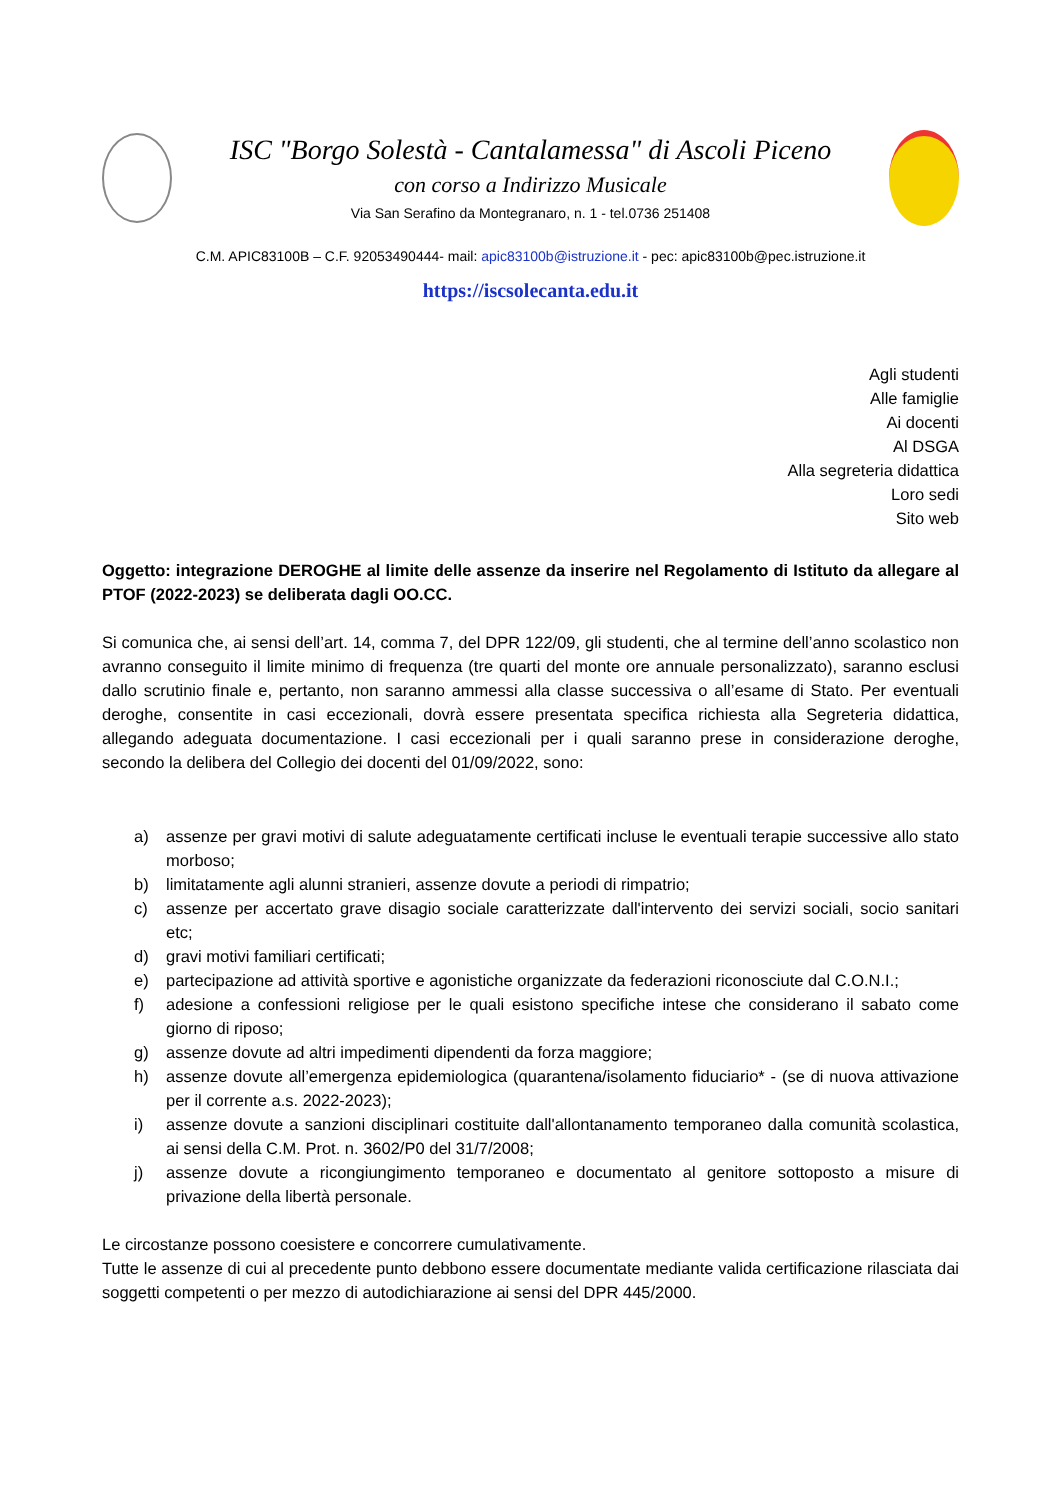ISC "Borgo Solestà - Cantalamessa" di Ascoli Piceno
con corso a Indirizzo Musicale
Via San Serafino da Montegranaro, n. 1 - tel.0736 251408
C.M. APIC83100B – C.F. 92053490444- mail: apic83100b@istruzione.it - pec: apic83100b@pec.istruzione.it
https://iscsolecanta.edu.it
Agli studenti
Alle famiglie
Ai docenti
Al DSGA
Alla segreteria didattica
Loro sedi
Sito web
Oggetto: integrazione DEROGHE al limite delle assenze da inserire nel Regolamento di Istituto da allegare al PTOF (2022-2023) se deliberata dagli OO.CC.
Si comunica che, ai sensi dell’art. 14, comma 7, del DPR 122/09, gli studenti, che al termine dell’anno scolastico non avranno conseguito il limite minimo di frequenza (tre quarti del monte ore annuale personalizzato), saranno esclusi dallo scrutinio finale e, pertanto, non saranno ammessi alla classe successiva o all’esame di Stato. Per eventuali deroghe, consentite in casi eccezionali, dovrà essere presentata specifica richiesta alla Segreteria didattica, allegando adeguata documentazione. I casi eccezionali per i quali saranno prese in considerazione deroghe, secondo la delibera del Collegio dei docenti del 01/09/2022, sono:
a) assenze per gravi motivi di salute adeguatamente certificati incluse le eventuali terapie successive allo stato morboso;
b) limitatamente agli alunni stranieri, assenze dovute a periodi di rimpatrio;
c) assenze per accertato grave disagio sociale caratterizzate dall'intervento dei servizi sociali, socio sanitari etc;
d) gravi motivi familiari certificati;
e) partecipazione ad attività sportive e agonistiche organizzate da federazioni riconosciute dal C.O.N.I.;
f) adesione a confessioni religiose per le quali esistono specifiche intese che considerano il sabato come giorno di riposo;
g) assenze dovute ad altri impedimenti dipendenti da forza maggiore;
h) assenze dovute all’emergenza epidemiologica (quarantena/isolamento fiduciario* - (se di nuova attivazione per il corrente a.s. 2022-2023);
i) assenze dovute a sanzioni disciplinari costituite dall'allontanamento temporaneo dalla comunità scolastica, ai sensi della C.M. Prot. n. 3602/P0 del 31/7/2008;
j) assenze dovute a ricongiungimento temporaneo e documentato al genitore sottoposto a misure di privazione della libertà personale.
Le circostanze possono coesistere e concorrere cumulativamente.
Tutte le assenze di cui al precedente punto debbono essere documentate mediante valida certificazione rilasciata dai soggetti competenti o per mezzo di autodichiarazione ai sensi del DPR 445/2000.